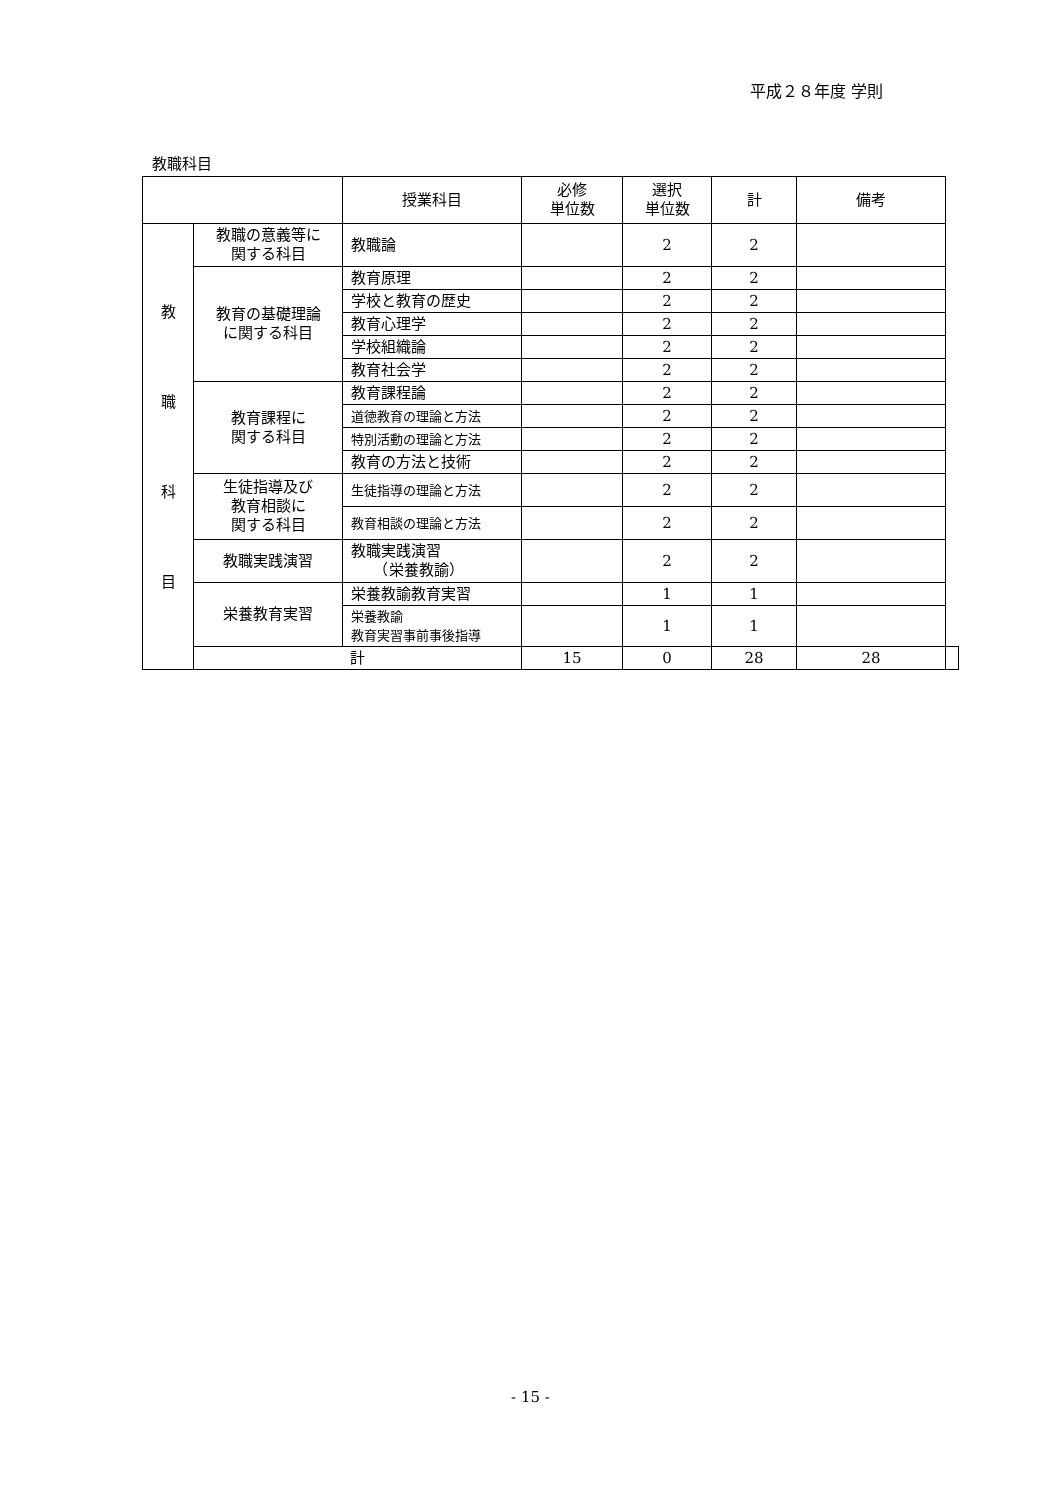平成２８年度 学則
教職科目
| | | 授業科目 | 必修 単位数 | 選択 単位数 | 計 | 備考 | |
| --- | --- | --- | --- | --- | --- | --- | --- |
| 教 職 科 目 | 教職の意義等に 関する科目 | 教職論 | | 2 | 2 | | |
| | 教育の基礎理論 に関する科目 | 教育原理 | | 2 | 2 | | |
| | | 学校と教育の歴史 | | 2 | 2 | | |
| | | 教育心理学 | | 2 | 2 | | |
| | | 学校組織論 | | 2 | 2 | | |
| | | 教育社会学 | | 2 | 2 | | |
| | 教育課程に 関する科目 | 教育課程論 | | 2 | 2 | | |
| | | 道徳教育の理論と方法 | | 2 | 2 | | |
| | | 特別活動の理論と方法 | | 2 | 2 | | |
| | | 教育の方法と技術 | | 2 | 2 | | |
| | 生徒指導及び 教育相談に 関する科目 | 生徒指導の理論と方法 | | 2 | 2 | | |
| | | 教育相談の理論と方法 | | 2 | 2 | | |
| | 教職実践演習 | 教職実践演習 （栄養教諭） | | 2 | 2 | | |
| | 栄養教育実習 | 栄養教諭教育実習 | | 1 | 1 | | |
| | | 栄養教諭 教育実習事前事後指導 | | 1 | 1 | | |
| | 計 | | 15 | 0 | 28 | 28 | |
- 15 -